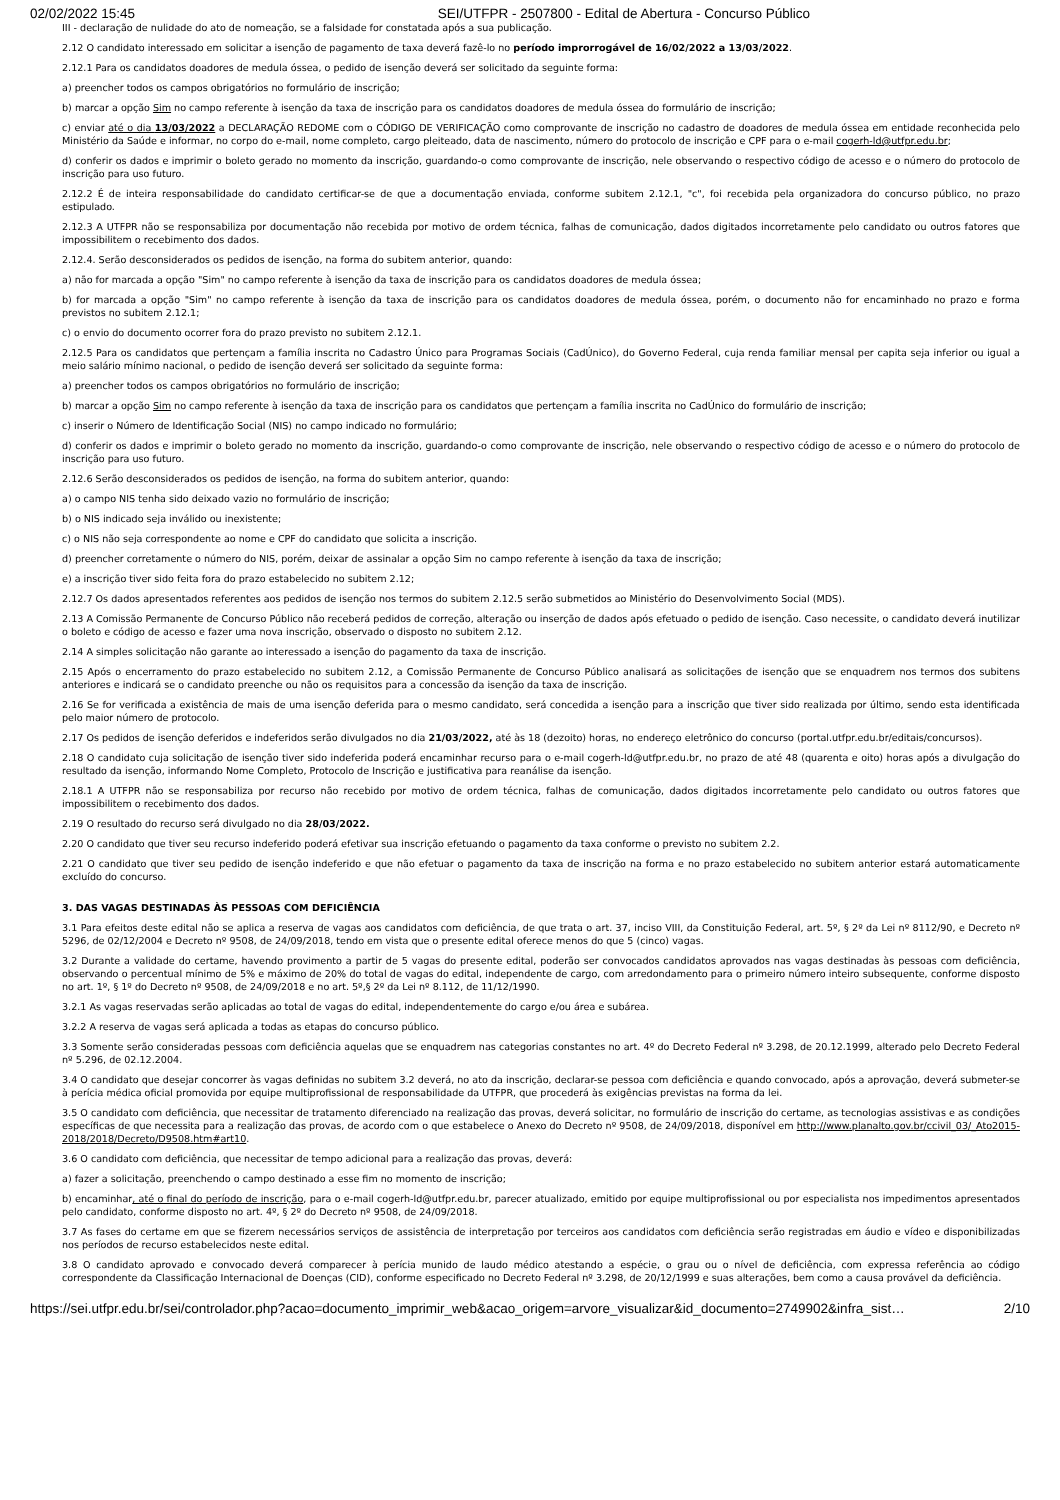02/02/2022 15:45 SEI/UTFPR - 2507800 - Edital de Abertura - Concurso Público
III - declaração de nulidade do ato de nomeação, se a falsidade for constatada após a sua publicação.
2.12 O candidato interessado em solicitar a isenção de pagamento de taxa deverá fazê-lo no período improrrogável de 16/02/2022 a 13/03/2022.
2.12.1 Para os candidatos doadores de medula óssea, o pedido de isenção deverá ser solicitado da seguinte forma:
a) preencher todos os campos obrigatórios no formulário de inscrição;
b) marcar a opção Sim no campo referente à isenção da taxa de inscrição para os candidatos doadores de medula óssea do formulário de inscrição;
c) enviar até o dia 13/03/2022 a DECLARAÇÃO REDOME com o CÓDIGO DE VERIFICAÇÃO como comprovante de inscrição no cadastro de doadores de medula óssea em entidade reconhecida pelo Ministério da Saúde e informar, no corpo do e-mail, nome completo, cargo pleiteado, data de nascimento, número do protocolo de inscrição e CPF para o e-mail cogerh-ld@utfpr.edu.br;
d) conferir os dados e imprimir o boleto gerado no momento da inscrição, guardando-o como comprovante de inscrição, nele observando o respectivo código de acesso e o número do protocolo de inscrição para uso futuro.
2.12.2 É de inteira responsabilidade do candidato certificar-se de que a documentação enviada, conforme subitem 2.12.1, "c", foi recebida pela organizadora do concurso público, no prazo estipulado.
2.12.3 A UTFPR não se responsabiliza por documentação não recebida por motivo de ordem técnica, falhas de comunicação, dados digitados incorretamente pelo candidato ou outros fatores que impossibilitem o recebimento dos dados.
2.12.4. Serão desconsiderados os pedidos de isenção, na forma do subitem anterior, quando:
a) não for marcada a opção "Sim" no campo referente à isenção da taxa de inscrição para os candidatos doadores de medula óssea;
b) for marcada a opção "Sim" no campo referente à isenção da taxa de inscrição para os candidatos doadores de medula óssea, porém, o documento não for encaminhado no prazo e forma previstos no subitem 2.12.1;
c) o envio do documento ocorrer fora do prazo previsto no subitem 2.12.1.
2.12.5 Para os candidatos que pertençam a família inscrita no Cadastro Único para Programas Sociais (CadÚnico), do Governo Federal, cuja renda familiar mensal per capita seja inferior ou igual a meio salário mínimo nacional, o pedido de isenção deverá ser solicitado da seguinte forma:
a) preencher todos os campos obrigatórios no formulário de inscrição;
b) marcar a opção Sim no campo referente à isenção da taxa de inscrição para os candidatos que pertençam a família inscrita no CadÚnico do formulário de inscrição;
c) inserir o Número de Identificação Social (NIS) no campo indicado no formulário;
d) conferir os dados e imprimir o boleto gerado no momento da inscrição, guardando-o como comprovante de inscrição, nele observando o respectivo código de acesso e o número do protocolo de inscrição para uso futuro.
2.12.6 Serão desconsiderados os pedidos de isenção, na forma do subitem anterior, quando:
a) o campo NIS tenha sido deixado vazio no formulário de inscrição;
b) o NIS indicado seja inválido ou inexistente;
c) o NIS não seja correspondente ao nome e CPF do candidato que solicita a inscrição.
d) preencher corretamente o número do NIS, porém, deixar de assinalar a opção Sim no campo referente à isenção da taxa de inscrição;
e) a inscrição tiver sido feita fora do prazo estabelecido no subitem 2.12;
2.12.7 Os dados apresentados referentes aos pedidos de isenção nos termos do subitem 2.12.5 serão submetidos ao Ministério do Desenvolvimento Social (MDS).
2.13 A Comissão Permanente de Concurso Público não receberá pedidos de correção, alteração ou inserção de dados após efetuado o pedido de isenção. Caso necessite, o candidato deverá inutilizar o boleto e código de acesso e fazer uma nova inscrição, observado o disposto no subitem 2.12.
2.14 A simples solicitação não garante ao interessado a isenção do pagamento da taxa de inscrição.
2.15 Após o encerramento do prazo estabelecido no subitem 2.12, a Comissão Permanente de Concurso Público analisará as solicitações de isenção que se enquadrem nos termos dos subitens anteriores e indicará se o candidato preenche ou não os requisitos para a concessão da isenção da taxa de inscrição.
2.16 Se for verificada a existência de mais de uma isenção deferida para o mesmo candidato, será concedida a isenção para a inscrição que tiver sido realizada por último, sendo esta identificada pelo maior número de protocolo.
2.17 Os pedidos de isenção deferidos e indeferidos serão divulgados no dia 21/03/2022, até às 18 (dezoito) horas, no endereço eletrônico do concurso (portal.utfpr.edu.br/editais/concursos).
2.18 O candidato cuja solicitação de isenção tiver sido indeferida poderá encaminhar recurso para o e-mail cogerh-ld@utfpr.edu.br, no prazo de até 48 (quarenta e oito) horas após a divulgação do resultado da isenção, informando Nome Completo, Protocolo de Inscrição e justificativa para reanálise da isenção.
2.18.1 A UTFPR não se responsabiliza por recurso não recebido por motivo de ordem técnica, falhas de comunicação, dados digitados incorretamente pelo candidato ou outros fatores que impossibilitem o recebimento dos dados.
2.19 O resultado do recurso será divulgado no dia 28/03/2022.
2.20 O candidato que tiver seu recurso indeferido poderá efetivar sua inscrição efetuando o pagamento da taxa conforme o previsto no subitem 2.2.
2.21 O candidato que tiver seu pedido de isenção indeferido e que não efetuar o pagamento da taxa de inscrição na forma e no prazo estabelecido no subitem anterior estará automaticamente excluído do concurso.
3. DAS VAGAS DESTINADAS ÀS PESSOAS COM DEFICIÊNCIA
3.1 Para efeitos deste edital não se aplica a reserva de vagas aos candidatos com deficiência, de que trata o art. 37, inciso VIII, da Constituição Federal, art. 5º, § 2º da Lei nº 8112/90, e Decreto nº 5296, de 02/12/2004 e Decreto nº 9508, de 24/09/2018, tendo em vista que o presente edital oferece menos do que 5 (cinco) vagas.
3.2 Durante a validade do certame, havendo provimento a partir de 5 vagas do presente edital, poderão ser convocados candidatos aprovados nas vagas destinadas às pessoas com deficiência, observando o percentual mínimo de 5% e máximo de 20% do total de vagas do edital, independente de cargo, com arredondamento para o primeiro número inteiro subsequente, conforme disposto no art. 1º, § 1º do Decreto nº 9508, de 24/09/2018 e no art. 5º,§ 2º da Lei nº 8.112, de 11/12/1990.
3.2.1 As vagas reservadas serão aplicadas ao total de vagas do edital, independentemente do cargo e/ou área e subárea.
3.2.2 A reserva de vagas será aplicada a todas as etapas do concurso público.
3.3 Somente serão consideradas pessoas com deficiência aquelas que se enquadrem nas categorias constantes no art. 4º do Decreto Federal nº 3.298, de 20.12.1999, alterado pelo Decreto Federal nº 5.296, de 02.12.2004.
3.4 O candidato que desejar concorrer às vagas definidas no subitem 3.2 deverá, no ato da inscrição, declarar-se pessoa com deficiência e quando convocado, após a aprovação, deverá submeter-se à perícia médica oficial promovida por equipe multiprofissional de responsabilidade da UTFPR, que procederá às exigências previstas na forma da lei.
3.5 O candidato com deficiência, que necessitar de tratamento diferenciado na realização das provas, deverá solicitar, no formulário de inscrição do certame, as tecnologias assistivas e as condições específicas de que necessita para a realização das provas, de acordo com o que estabelece o Anexo do Decreto nº 9508, de 24/09/2018, disponível em http://www.planalto.gov.br/ccivil_03/_Ato2015-2018/2018/Decreto/D9508.htm#art10.
3.6 O candidato com deficiência, que necessitar de tempo adicional para a realização das provas, deverá:
a) fazer a solicitação, preenchendo o campo destinado a esse fim no momento de inscrição;
b) encaminhar, até o final do período de inscrição, para o e-mail cogerh-ld@utfpr.edu.br, parecer atualizado, emitido por equipe multiprofissional ou por especialista nos impedimentos apresentados pelo candidato, conforme disposto no art. 4º, § 2º do Decreto nº 9508, de 24/09/2018.
3.7 As fases do certame em que se fizerem necessários serviços de assistência de interpretação por terceiros aos candidatos com deficiência serão registradas em áudio e vídeo e disponibilizadas nos períodos de recurso estabelecidos neste edital.
3.8 O candidato aprovado e convocado deverá comparecer à perícia munido de laudo médico atestando a espécie, o grau ou o nível de deficiência, com expressa referência ao código correspondente da Classificação Internacional de Doenças (CID), conforme especificado no Decreto Federal nº 3.298, de 20/12/1999 e suas alterações, bem como a causa provável da deficiência.
https://sei.utfpr.edu.br/sei/controlador.php?acao=documento_imprimir_web&acao_origem=arvore_visualizar&id_documento=2749902&infra_sist… 2/10